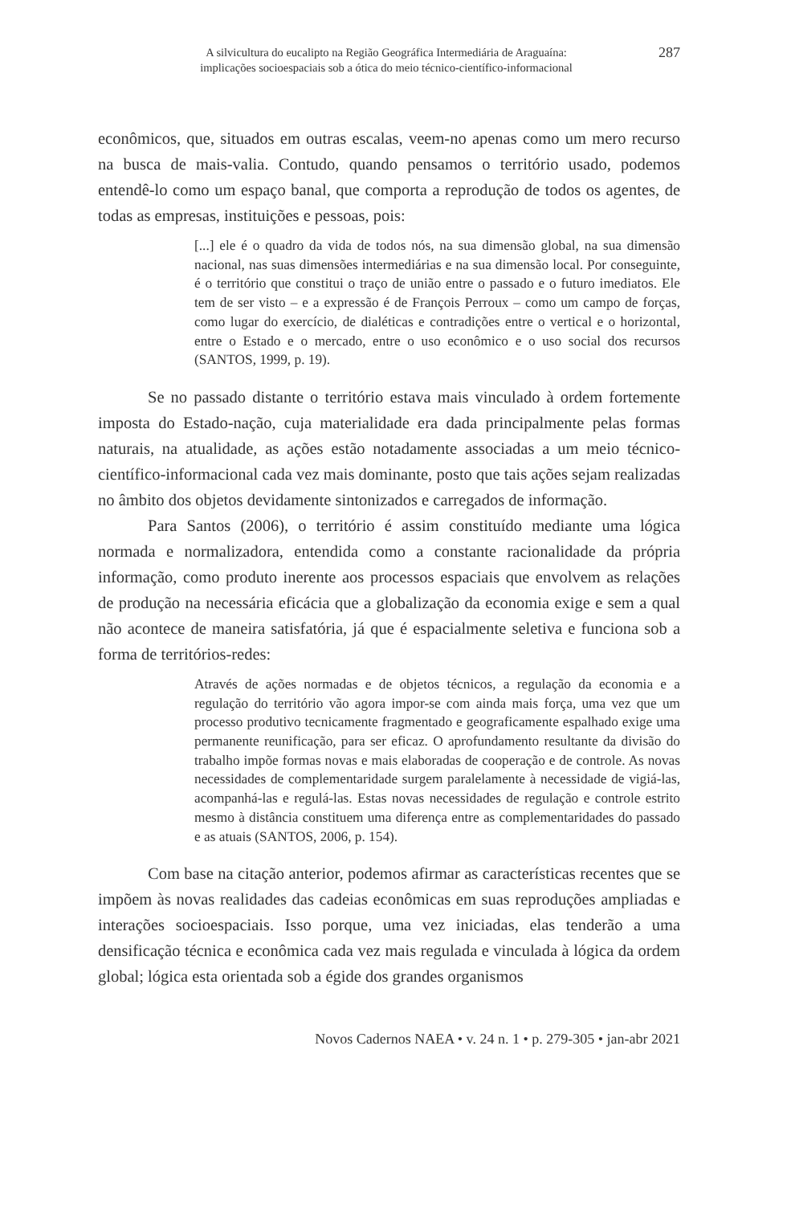A silvicultura do eucalipto na Região Geográfica Intermediária de Araguaína:
implicações socioespaciais sob a ótica do meio técnico-científico-informacional
287
econômicos, que, situados em outras escalas, veem-no apenas como um mero recurso na busca de mais-valia. Contudo, quando pensamos o território usado, podemos entendê-lo como um espaço banal, que comporta a reprodução de todos os agentes, de todas as empresas, instituições e pessoas, pois:
[...] ele é o quadro da vida de todos nós, na sua dimensão global, na sua dimensão nacional, nas suas dimensões intermediárias e na sua dimensão local. Por conseguinte, é o território que constitui o traço de união entre o passado e o futuro imediatos. Ele tem de ser visto – e a expressão é de François Perroux – como um campo de forças, como lugar do exercício, de dialéticas e contradições entre o vertical e o horizontal, entre o Estado e o mercado, entre o uso econômico e o uso social dos recursos (SANTOS, 1999, p. 19).
Se no passado distante o território estava mais vinculado à ordem fortemente imposta do Estado-nação, cuja materialidade era dada principalmente pelas formas naturais, na atualidade, as ações estão notadamente associadas a um meio técnico-científico-informacional cada vez mais dominante, posto que tais ações sejam realizadas no âmbito dos objetos devidamente sintonizados e carregados de informação.
Para Santos (2006), o território é assim constituído mediante uma lógica normada e normalizadora, entendida como a constante racionalidade da própria informação, como produto inerente aos processos espaciais que envolvem as relações de produção na necessária eficácia que a globalização da economia exige e sem a qual não acontece de maneira satisfatória, já que é espacialmente seletiva e funciona sob a forma de territórios-redes:
Através de ações normadas e de objetos técnicos, a regulação da economia e a regulação do território vão agora impor-se com ainda mais força, uma vez que um processo produtivo tecnicamente fragmentado e geograficamente espalhado exige uma permanente reunificação, para ser eficaz. O aprofundamento resultante da divisão do trabalho impõe formas novas e mais elaboradas de cooperação e de controle. As novas necessidades de complementaridade surgem paralelamente à necessidade de vigiá-las, acompanhá-las e regulá-las. Estas novas necessidades de regulação e controle estrito mesmo à distância constituem uma diferença entre as complementaridades do passado e as atuais (SANTOS, 2006, p. 154).
Com base na citação anterior, podemos afirmar as características recentes que se impõem às novas realidades das cadeias econômicas em suas reproduções ampliadas e interações socioespaciais. Isso porque, uma vez iniciadas, elas tenderão a uma densificação técnica e econômica cada vez mais regulada e vinculada à lógica da ordem global; lógica esta orientada sob a égide dos grandes organismos
Novos Cadernos NAEA • v. 24 n. 1 • p. 279-305 • jan-abr 2021